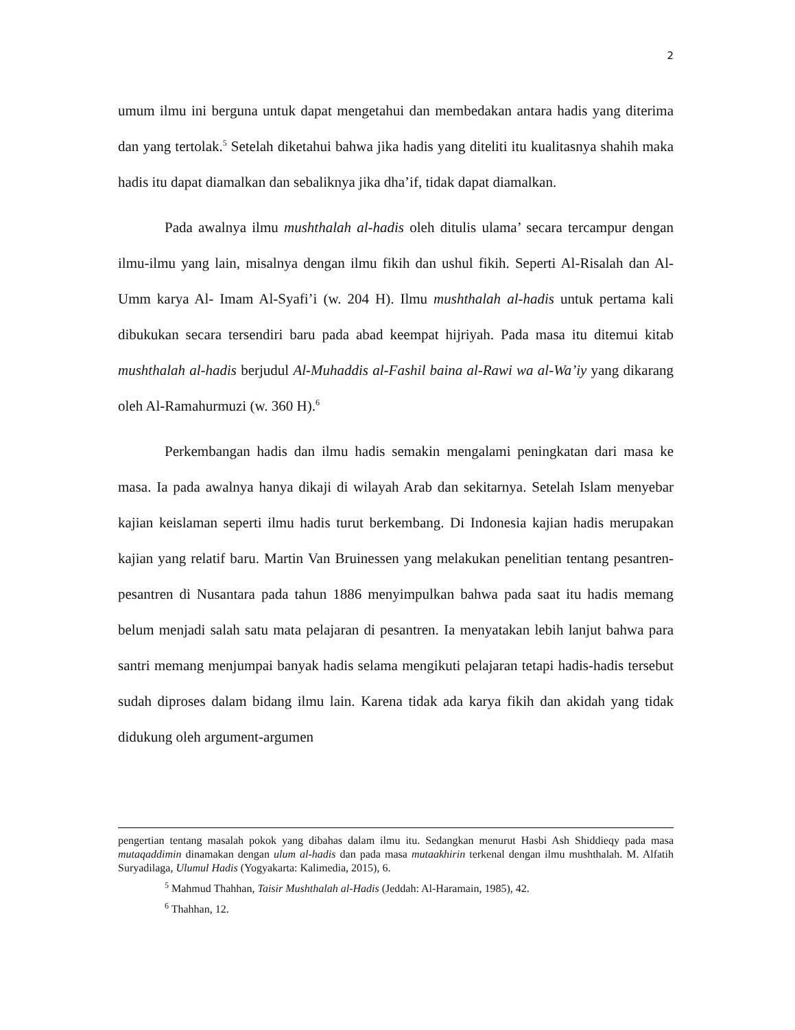2
umum ilmu ini berguna untuk dapat mengetahui dan membedakan antara hadis yang diterima dan yang tertolak.<sup>5</sup> Setelah diketahui bahwa jika hadis yang diteliti itu kualitasnya shahih maka hadis itu dapat diamalkan dan sebaliknya jika dha’if, tidak dapat diamalkan.
Pada awalnya ilmu mushthalah al-hadis oleh ditulis ulama’ secara tercampur dengan ilmu-ilmu yang lain, misalnya dengan ilmu fikih dan ushul fikih. Seperti Al-Risalah dan Al-Umm karya Al- Imam Al-Syafi’i (w. 204 H). Ilmu mushthalah al-hadis untuk pertama kali dibukukan secara tersendiri baru pada abad keempat hijriyah. Pada masa itu ditemui kitab mushthalah al-hadis berjudul Al-Muhaddis al-Fashil baina al-Rawi wa al-Wa’iy yang dikarang oleh Al-Ramahurmuzi (w. 360 H).<sup>6</sup>
Perkembangan hadis dan ilmu hadis semakin mengalami peningkatan dari masa ke masa. Ia pada awalnya hanya dikaji di wilayah Arab dan sekitarnya. Setelah Islam menyebar kajian keislaman seperti ilmu hadis turut berkembang. Di Indonesia kajian hadis merupakan kajian yang relatif baru. Martin Van Bruinessen yang melakukan penelitian tentang pesantren-pesantren di Nusantara pada tahun 1886 menyimpulkan bahwa pada saat itu hadis memang belum menjadi salah satu mata pelajaran di pesantren. Ia menyatakan lebih lanjut bahwa para santri memang menjumpai banyak hadis selama mengikuti pelajaran tetapi hadis-hadis tersebut sudah diproses dalam bidang ilmu lain. Karena tidak ada karya fikih dan akidah yang tidak didukung oleh argument-argumen
pengertian tentang masalah pokok yang dibahas dalam ilmu itu. Sedangkan menurut Hasbi Ash Shiddieqy pada masa mutaqaddimin dinamakan dengan ulum al-hadis dan pada masa mutaakhirin terkenal dengan ilmu mushthalah. M. Alfatih Suryadilaga, Ulumul Hadis (Yogyakarta: Kalimedia, 2015), 6.
<sup>5</sup> Mahmud Thahhan, Taisir Mushthalah al-Hadis (Jeddah: Al-Haramain, 1985), 42.
<sup>6</sup> Thahhan, 12.